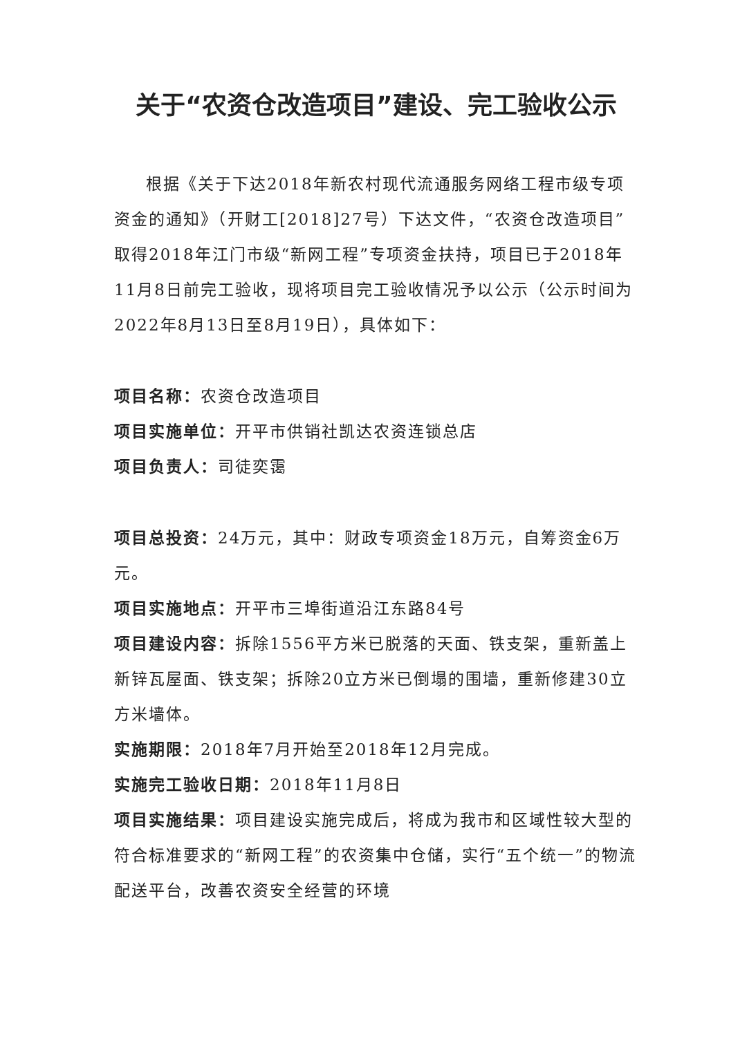关于“农资仓改造项目”建设、完工验收公示
根据《关于下达2018年新农村现代流通服务网络工程市级专项资金的通知》（开财工[2018]27号）下达文件，“农资仓改造项目”取得2018年江门市级“新网工程”专项资金扶持，项目已于2018年11月8日前完工验收，现将项目完工验收情况予以公示（公示时间为2022年8月13日至8月19日），具体如下：
项目名称：农资仓改造项目
项目实施单位：开平市供销社凯达农资连锁总店
项目负责人：司徒奕霭
项目总投资：24万元，其中：财政专项资金18万元，自筹资金6万元。
项目实施地点：开平市三埠街道沿江东路84号
项目建设内容：拆除1556平方米已脱落的天面、铁支架，重新盖上新锌瓦屋面、铁支架；拆除20立方米已倒塌的围墙，重新修建30立方米墙体。
实施期限：2018年7月开始至2018年12月完成。
实施完工验收日期：2018年11月8日
项目实施结果：项目建设实施完成后，将成为我市和区域性较大型的符合标准要求的“新网工程”的农资集中仓储，实行“五个统一”的物流配送平台，改善农资安全经营的环境